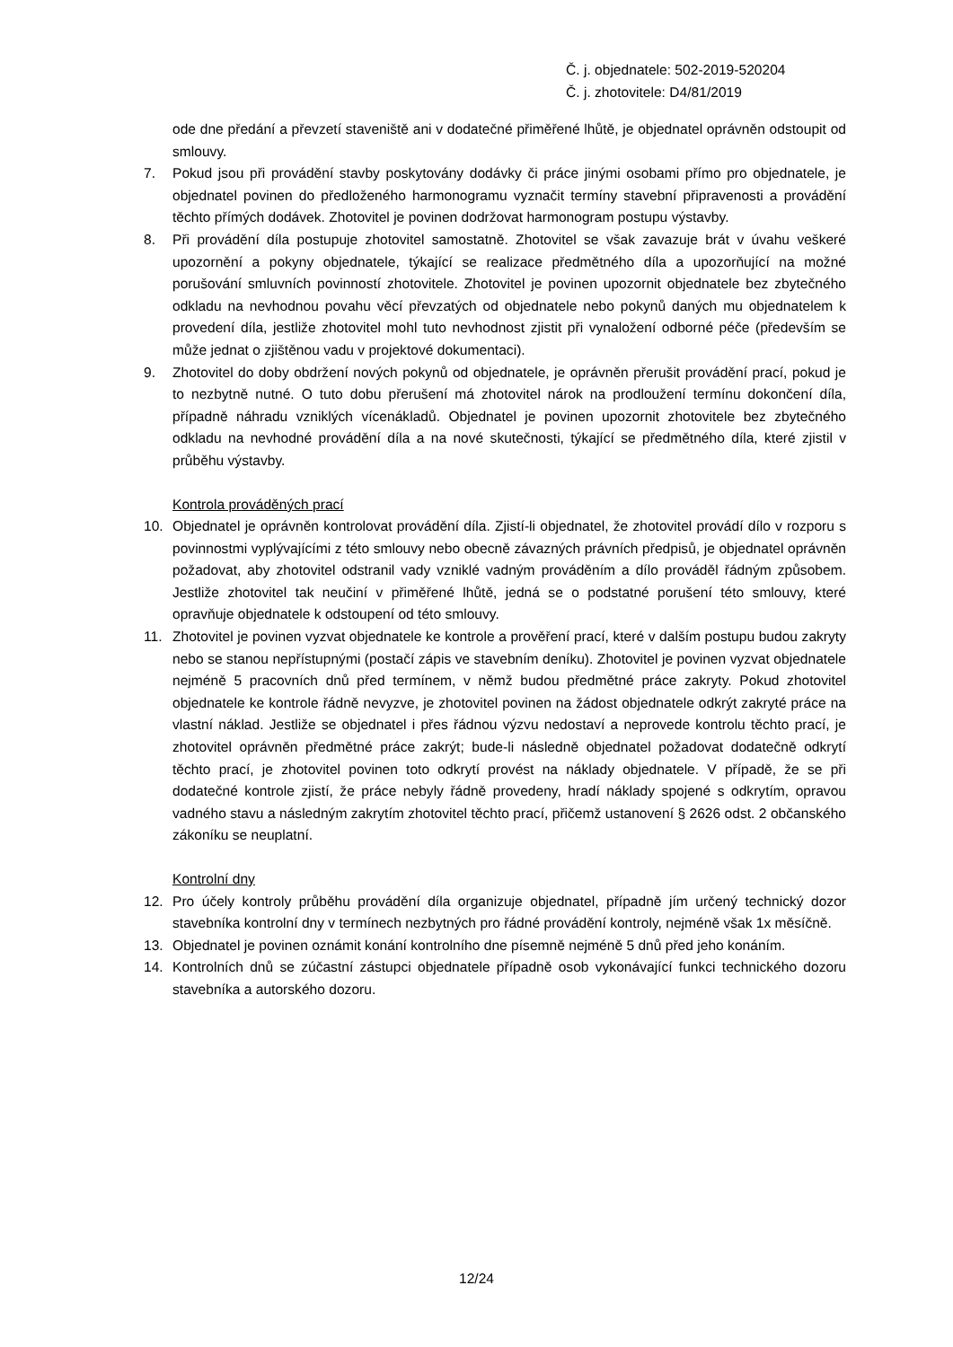Č. j. objednatele: 502-2019-520204
Č. j. zhotovitele: D4/81/2019
ode dne předání a převzetí staveniště ani v dodatečné přiměřené lhůtě, je objednatel oprávněn odstoupit od smlouvy.
7. Pokud jsou při provádění stavby poskytovány dodávky či práce jinými osobami přímo pro objednatele, je objednatel povinen do předloženého harmonogramu vyznačit termíny stavební připravenosti a provádění těchto přímých dodávek. Zhotovitel je povinen dodržovat harmonogram postupu výstavby.
8. Při provádění díla postupuje zhotovitel samostatně. Zhotovitel se však zavazuje brát v úvahu veškeré upozornění a pokyny objednatele, týkající se realizace předmětného díla a upozorňující na možné porušování smluvních povinností zhotovitele. Zhotovitel je povinen upozornit objednatele bez zbytečného odkladu na nevhodnou povahu věcí převzatých od objednatele nebo pokynů daných mu objednatelem k provedení díla, jestliže zhotovitel mohl tuto nevhodnost zjistit při vynaložení odborné péče (především se může jednat o zjištěnou vadu v projektové dokumentaci).
9. Zhotovitel do doby obdržení nových pokynů od objednatele, je oprávněn přerušit provádění prací, pokud je to nezbytně nutné. O tuto dobu přerušení má zhotovitel nárok na prodloužení termínu dokončení díla, případně náhradu vzniklých vícenákladů. Objednatel je povinen upozornit zhotovitele bez zbytečného odkladu na nevhodné provádění díla a na nové skutečnosti, týkající se předmětného díla, které zjistil v průběhu výstavby.
Kontrola prováděných prací
10. Objednatel je oprávněn kontrolovat provádění díla. Zjistí-li objednatel, že zhotovitel provádí dílo v rozporu s povinnostmi vyplývajícími z této smlouvy nebo obecně závazných právních předpisů, je objednatel oprávněn požadovat, aby zhotovitel odstranil vady vzniklé vadným prováděním a dílo prováděl řádným způsobem. Jestliže zhotovitel tak neučiní v přiměřené lhůtě, jedná se o podstatné porušení této smlouvy, které opravňuje objednatele k odstoupení od této smlouvy.
11. Zhotovitel je povinen vyzvat objednatele ke kontrole a prověření prací, které v dalším postupu budou zakryty nebo se stanou nepřístupnými (postačí zápis ve stavebním deníku). Zhotovitel je povinen vyzvat objednatele nejméně 5 pracovních dnů před termínem, v němž budou předmětné práce zakryty. Pokud zhotovitel objednatele ke kontrole řádně nevyzve, je zhotovitel povinen na žádost objednatele odkrýt zakryté práce na vlastní náklad. Jestliže se objednatel i přes řádnou výzvu nedostaví a neprovede kontrolu těchto prací, je zhotovitel oprávněn předmětné práce zakrýt; bude-li následně objednatel požadovat dodatečně odkrytí těchto prací, je zhotovitel povinen toto odkrytí provést na náklady objednatele. V případě, že se při dodatečné kontrole zjistí, že práce nebyly řádně provedeny, hradí náklady spojené s odkrytím, opravou vadného stavu a následným zakrytím zhotovitel těchto prací, přičemž ustanovení § 2626 odst. 2 občanského zákoníku se neuplatní.
Kontrolní dny
12. Pro účely kontroly průběhu provádění díla organizuje objednatel, případně jím určený technický dozor stavebníka kontrolní dny v termínech nezbytných pro řádné provádění kontroly, nejméně však 1x měsíčně.
13. Objednatel je povinen oznámit konání kontrolního dne písemně nejméně 5 dnů před jeho konáním.
14. Kontrolních dnů se zúčastní zástupci objednatele případně osob vykonávající funkci technického dozoru stavebníka a autorského dozoru.
12/24